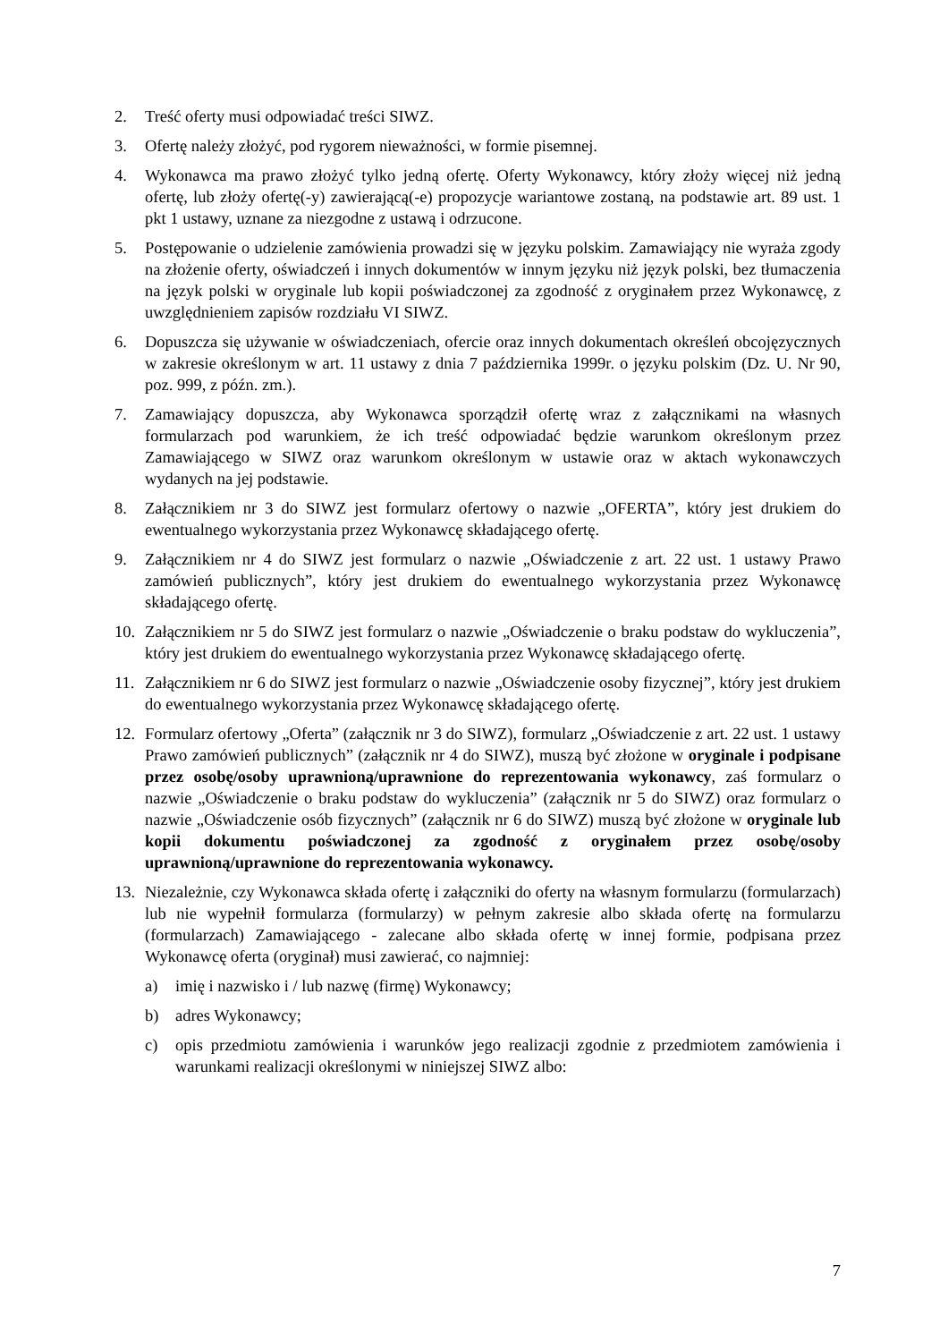2. Treść oferty musi odpowiadać treści SIWZ.
3. Ofertę należy złożyć, pod rygorem nieważności, w formie pisemnej.
4. Wykonawca ma prawo złożyć tylko jedną ofertę. Oferty Wykonawcy, który złoży więcej niż jedną ofertę, lub złoży ofertę(-y) zawierającą(-e) propozycje wariantowe zostaną, na podstawie art. 89 ust. 1 pkt 1 ustawy, uznane za niezgodne z ustawą i odrzucone.
5. Postępowanie o udzielenie zamówienia prowadzi się w języku polskim. Zamawiający nie wyraża zgody na złożenie oferty, oświadczeń i innych dokumentów w innym języku niż język polski, bez tłumaczenia na język polski w oryginale lub kopii poświadczonej za zgodność z oryginałem przez Wykonawcę, z uwzględnieniem zapisów rozdziału VI SIWZ.
6. Dopuszcza się używanie w oświadczeniach, ofercie oraz innych dokumentach określeń obcojęzycznych w zakresie określonym w art. 11 ustawy z dnia 7 października 1999r. o języku polskim (Dz. U. Nr 90, poz. 999, z późn. zm.).
7. Zamawiający dopuszcza, aby Wykonawca sporządził ofertę wraz z załącznikami na własnych formularzach pod warunkiem, że ich treść odpowiadać będzie warunkom określonym przez Zamawiającego w SIWZ oraz warunkom określonym w ustawie oraz w aktach wykonawczych wydanych na jej podstawie.
8. Załącznikiem nr 3 do SIWZ jest formularz ofertowy o nazwie „OFERTA”, który jest drukiem do ewentualnego wykorzystania przez Wykonawcę składającego ofertę.
9. Załącznikiem nr 4 do SIWZ jest formularz o nazwie „Oświadczenie z art. 22 ust. 1 ustawy Prawo zamówień publicznych”, który jest drukiem do ewentualnego wykorzystania przez Wykonawcę składającego ofertę.
10. Załącznikiem nr 5 do SIWZ jest formularz o nazwie „Oświadczenie o braku podstaw do wykluczenia”, który jest drukiem do ewentualnego wykorzystania przez Wykonawcę składającego ofertę.
11. Załącznikiem nr 6 do SIWZ jest formularz o nazwie „Oświadczenie osoby fizycznej”, który jest drukiem do ewentualnego wykorzystania przez Wykonawcę składającego ofertę.
12. Formularz ofertowy „Oferta” (załącznik nr 3 do SIWZ), formularz „Oświadczenie z art. 22 ust. 1 ustawy Prawo zamówień publicznych” (załącznik nr 4 do SIWZ), muszą być złożone w oryginale i podpisane przez osobę/osoby uprawnioną/uprawnione do reprezentowania wykonawcy, zaś formularz o nazwie „Oświadczenie o braku podstaw do wykluczenia” (załącznik nr 5 do SIWZ) oraz formularz o nazwie „Oświadczenie osób fizycznych” (załącznik nr 6 do SIWZ) muszą być złożone w oryginale lub kopii dokumentu poświadczonej za zgodność z oryginałem przez osobę/osoby uprawnioną/uprawnione do reprezentowania wykonawcy.
13. Niezależnie, czy Wykonawca składa ofertę i załączniki do oferty na własnym formularzu (formularzach) lub nie wypełnił formularza (formularzy) w pełnym zakresie albo składa ofertę na formularzu (formularzach) Zamawiającego - zalecane albo składa ofertę w innej formie, podpisana przez Wykonawcę oferta (oryginał) musi zawierać, co najmniej:
a) imię i nazwisko i / lub nazwę (firmę) Wykonawcy;
b) adres Wykonawcy;
c) opis przedmiotu zamówienia i warunków jego realizacji zgodnie z przedmiotem zamówienia i warunkami realizacji określonymi w niniejszej SIWZ albo:
7